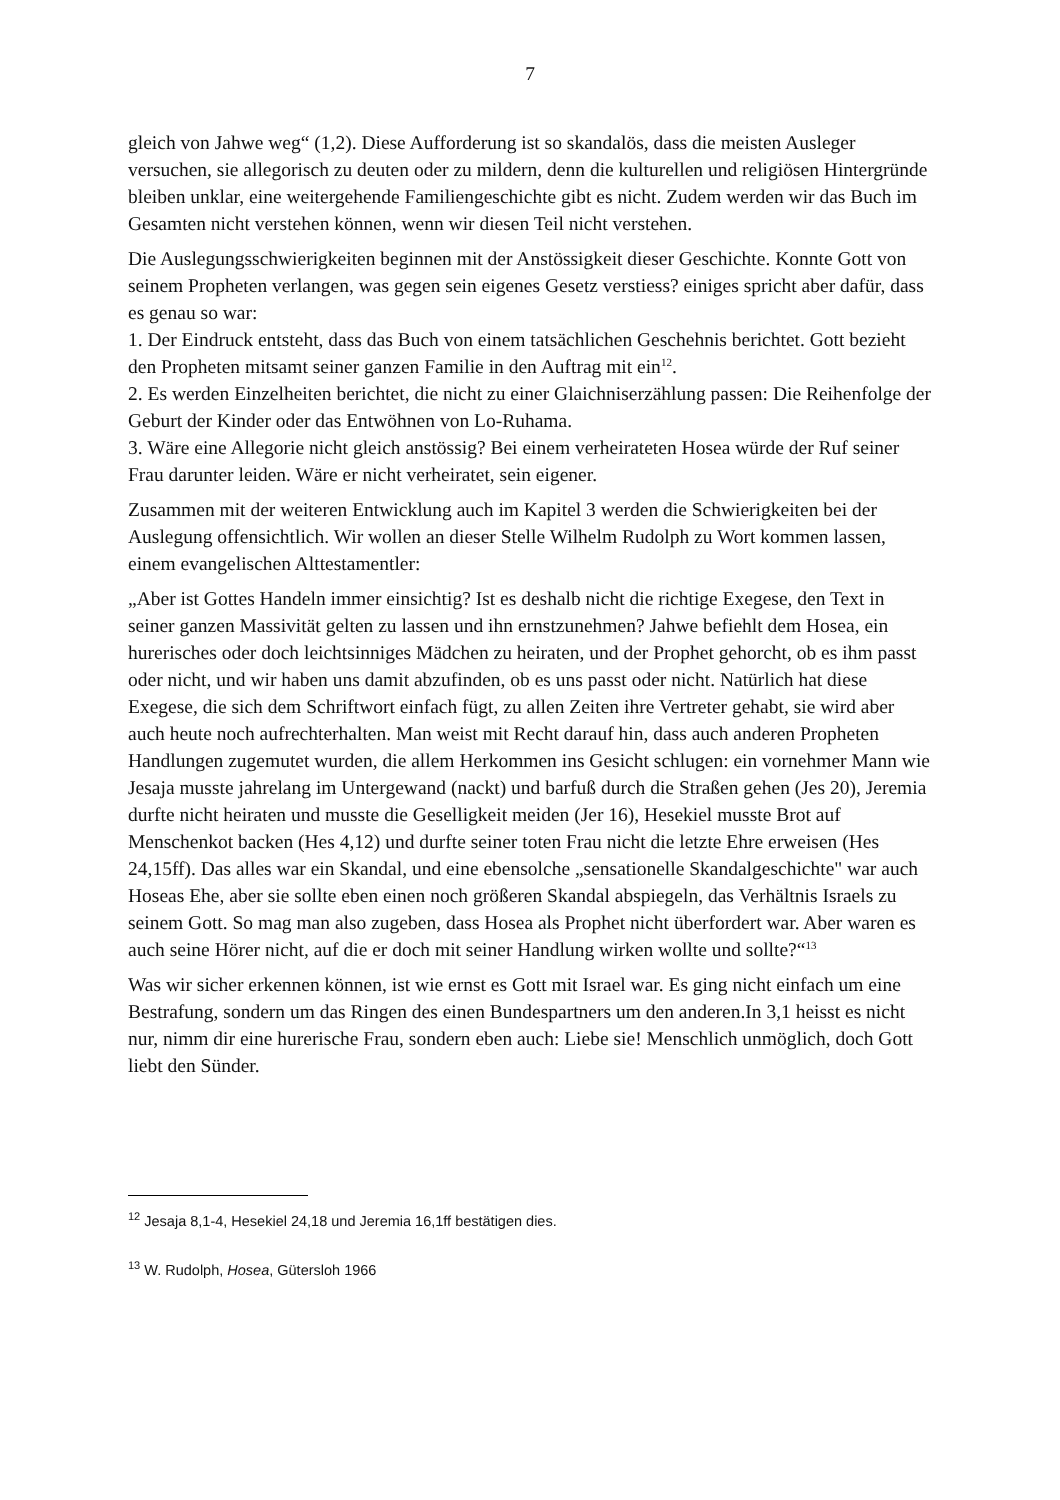7
gleich von Jahwe weg“ (1,2). Diese Aufforderung ist so skandalös, dass die meisten Ausleger versuchen, sie allegorisch zu deuten oder zu mildern, denn die kulturellen und religiösen Hintergründe bleiben unklar, eine weitergehende Familiengeschichte gibt es nicht. Zudem werden wir das Buch im Gesamten nicht verstehen können, wenn wir diesen Teil nicht verstehen.
Die Auslegungsschwierigkeiten beginnen mit der Anstössigkeit dieser Geschichte. Konnte Gott von seinem Propheten verlangen, was gegen sein eigenes Gesetz verstiess? einiges spricht aber dafür, dass es genau so war:
1. Der Eindruck entsteht, dass das Buch von einem tatsächlichen Geschehnis berichtet. Gott bezieht den Propheten mitsamt seiner ganzen Familie in den Auftrag mit ein<sup>12</sup>.
2. Es werden Einzelheiten berichtet, die nicht zu einer Glaichniserzählung passen: Die Reihenfolge der Geburt der Kinder oder das Entwöhnen von Lo-Ruhama.
3. Wäre eine Allegorie nicht gleich anstössig? Bei einem verheirateten Hosea würde der Ruf seiner Frau darunter leiden. Wäre er nicht verheiratet, sein eigener.
Zusammen mit der weiteren Entwicklung auch im Kapitel 3 werden die Schwierigkeiten bei der Auslegung offensichtlich. Wir wollen an dieser Stelle Wilhelm Rudolph zu Wort kommen lassen, einem evangelischen Alttestamentler:
„Aber ist Gottes Handeln immer einsichtig? Ist es deshalb nicht die richtige Exegese, den Text in seiner ganzen Massivität gelten zu lassen und ihn ernstzunehmen? Jahwe befiehlt dem Hosea, ein hurerisches oder doch leichtsinniges Mädchen zu heiraten, und der Prophet gehorcht, ob es ihm passt oder nicht, und wir haben uns damit abzufinden, ob es uns passt oder nicht. Natürlich hat diese Exegese, die sich dem Schriftwort einfach fügt, zu allen Zeiten ihre Vertreter gehabt, sie wird aber auch heute noch aufrechterhalten. Man weist mit Recht darauf hin, dass auch anderen Propheten Handlungen zugemutet wurden, die allem Herkommen ins Gesicht schlugen: ein vornehmer Mann wie Jesaja musste jahrelang im Untergewand (nackt) und barfuß durch die Straßen gehen (Jes 20), Jeremia durfte nicht heiraten und musste die Geselligkeit meiden (Jer 16), Hesekiel musste Brot auf Menschenkot backen (Hes 4,12) und durfte seiner toten Frau nicht die letzte Ehre erweisen (Hes 24,15ff). Das alles war ein Skandal, und eine ebensolche „sensationelle Skandalgeschichte" war auch Hoseas Ehe, aber sie sollte eben einen noch größeren Skandal abspiegeln, das Verhältnis Israels zu seinem Gott. So mag man also zugeben, dass Hosea als Prophet nicht überfordert war. Aber waren es auch seine Hörer nicht, auf die er doch mit seiner Handlung wirken wollte und sollte?“<sup>13</sup>
Was wir sicher erkennen können, ist wie ernst es Gott mit Israel war. Es ging nicht einfach um eine Bestrafung, sondern um das Ringen des einen Bundespartners um den anderen.In 3,1 heisst es nicht nur, nimm dir eine hurerische Frau, sondern eben auch: Liebe sie! Menschlich unmöglich, doch Gott liebt den Sünder.
<sup>12</sup> Jesaja 8,1-4, Hesekiel 24,18 und Jeremia 16,1ff bestätigen dies.
<sup>13</sup> W. Rudolph, Hosea, Gütersloh 1966